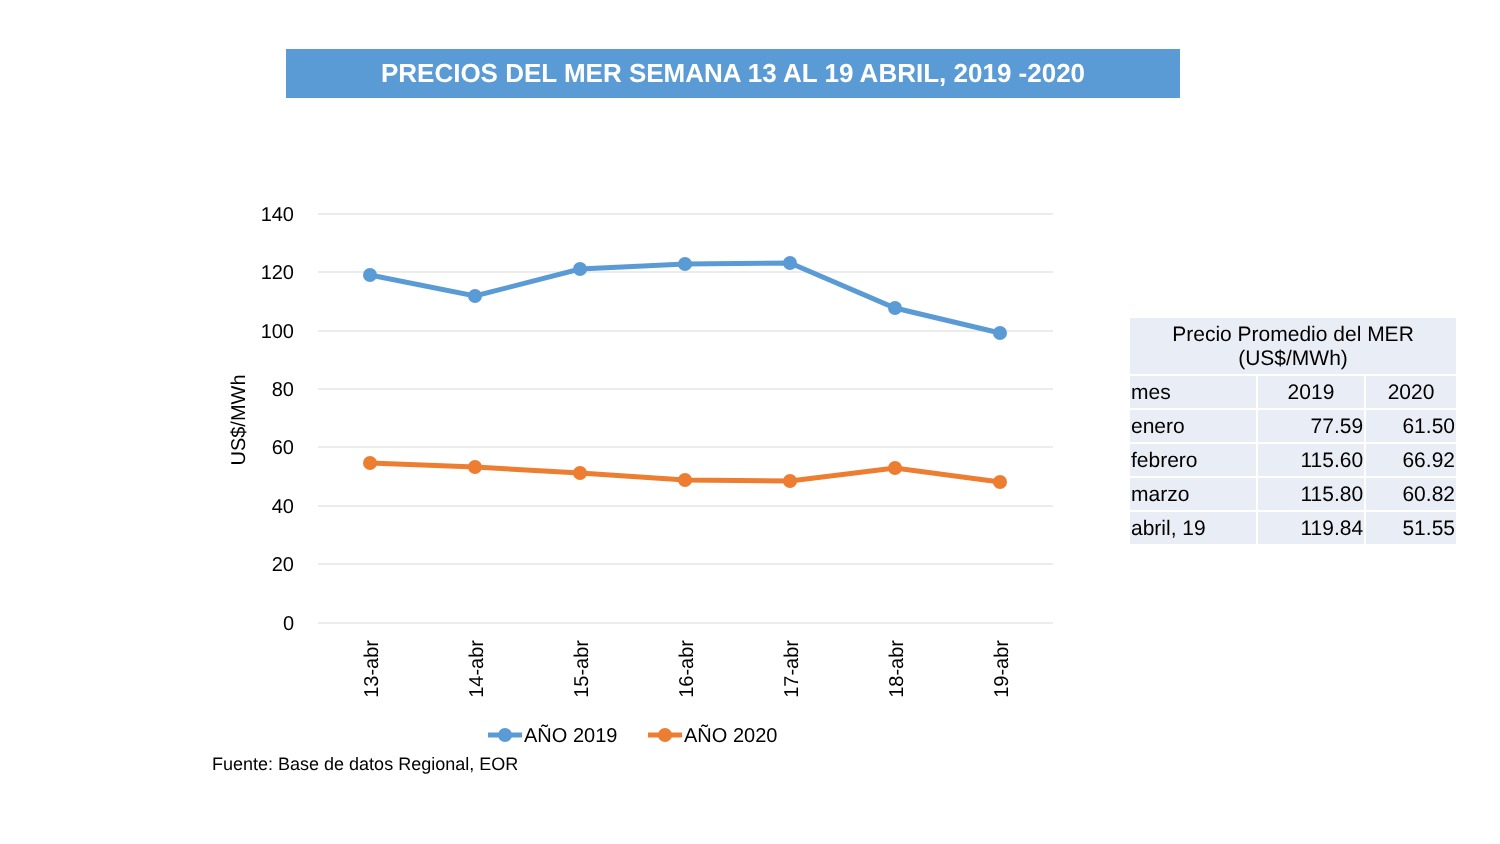PRECIOS DEL MER SEMANA 13 AL 19 ABRIL, 2019 -2020
140
120
100
80
60
40
20
0
US$/MWh
13-abr
14-abr
15-abr
16-abr
17-abr
18-abr
19-abr
AÑO 2019
AÑO 2020
| Precio Promedio del MER (US$/MWh) | | |
| --- | --- | --- |
| mes | 2019 | 2020 |
| enero | 77.59 | 61.50 |
| febrero | 115.60 | 66.92 |
| marzo | 115.80 | 60.82 |
| abril, 19 | 119.84 | 51.55 |
Fuente: Base de datos Regional, EOR